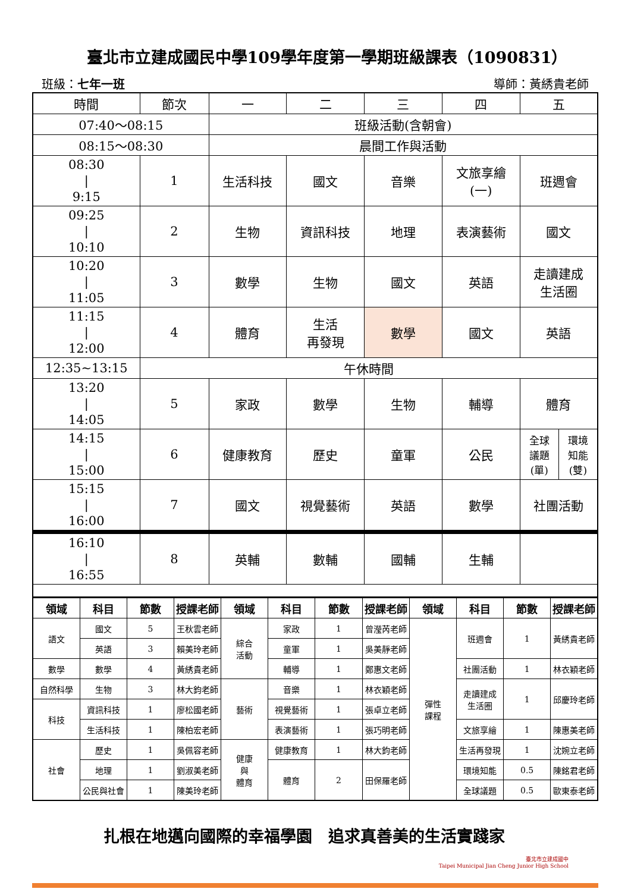臺北市立建成國民中學109學年度第一學期班級課表（1090831）
班級：七年一班 導師：黃綉貴老師
| 時間 | 節次 | 一 | 二 | 三 | 四 | 五 |
| 07:40～08:15 | | 班級活動(含朝會) | | | | |
| 08:15～08:30 | | 晨間工作與活動 | | | | |
| 08:30 / 9:15 | 1 | 生活科技 | 國文 | 音樂 | 文旅享繪 (一) | 班週會 |
| 09:25 / 10:10 | 2 | 生物 | 資訊科技 | 地理 | 表演藝術 | 國文 |
| 10:20 / 11:05 | 3 | 數學 | 生物 | 國文 | 英語 | 走讀建成 生活圈 |
| 11:15 / 12:00 | 4 | 體育 | 生活 再發現 | 數學 | 國文 | 英語 |
| 12:35~13:15 | 午休時間 | | | | | |
| 13:20 / 14:05 | 5 | 家政 | 數學 | 生物 | 輔導 | 體育 |
| 14:15 / 15:00 | 6 | 健康教育 | 歷史 | 童軍 | 公民 | / 全球 議題 (單) / 環境 知能 (雙) / |
| 15:15 / 16:00 | 7 | 國文 | 視覺藝術 | 英語 | 數學 | 社團活動 |
| 16:10 / 16:55 | 8 | 英輔 | 數輔 | 國輔 | 生輔 | |
| 領域 | 科目 | 節數 | 授課老師 | 領域 | 科目 | 節數 | 授課老師 | 領域 | 科目 | 節數 | 授課老師 |
| --- | --- | --- | --- | --- | --- | --- | --- | --- | --- | --- | --- |
| 語文 | 國文 | 5 | 王秋雲老師 | 綜合 活動 | 家政 | 1 | 曾瀅芮老師 | 彈性 課程 | 班週會 | 1 | 黃綉貴老師 |
| | 英語 | 3 | 賴美玲老師 | | 童軍 | 1 | 吳美靜老師 | | | | |
| 數學 | 數學 | 4 | 黃綉貴老師 | | 輔導 | 1 | 鄭惠文老師 | | 社團活動 | 1 | 林衣穎老師 |
| 自然科學 | 生物 | 3 | 林大鈞老師 | 藝術 | 音樂 | 1 | 林衣穎老師 | | 走讀建成 生活圈 | 1 | 邱慶玲老師 |
| 科技 | 資訊科技 | 1 | 廖松國老師 | | 視覺藝術 | 1 | 張卓立老師 | | | | |
| | 生活科技 | 1 | 陳柏宏老師 | | 表演藝術 | 1 | 張巧明老師 | | 文旅享繪 | 1 | 陳惠美老師 |
| 社會 | 歷史 | 1 | 吳佩容老師 | 健康 與 體育 | 健康教育 | 1 | 林大鈞老師 | | 生活再發現 | 1 | 沈婉立老師 |
| | 地理 | 1 | 劉淑美老師 | | 體育 | 2 | 田保羅老師 | | 環境知能 | 0.5 | 陳銘君老師 |
| | 公民與社會 | 1 | 陳美玲老師 | | | | | | 全球議題 | 0.5 | 歐東泰老師 |
扎根在地邁向國際的幸福學園　追求真善美的生活實踐家
臺北市立建成國中
Taipei Municipal Jian Cheng Junior High School